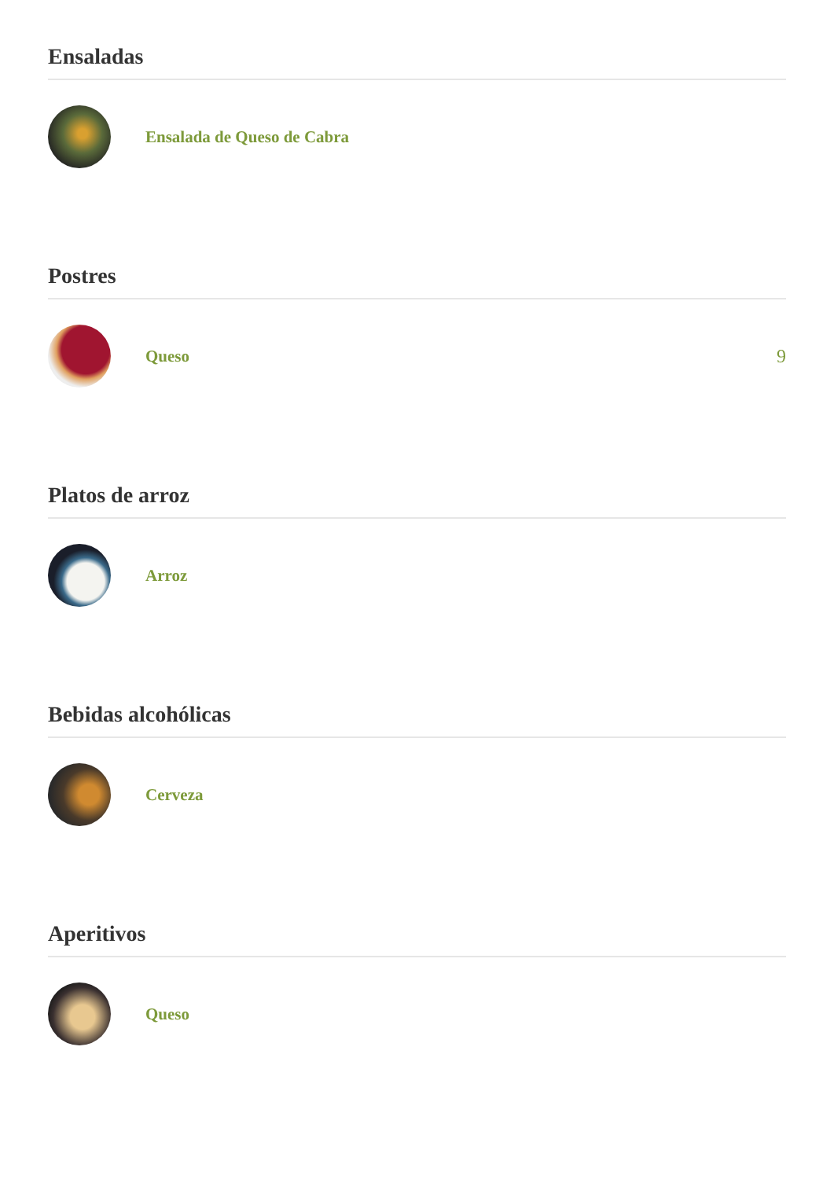Ensaladas
Ensalada de Queso de Cabra
Postres
Queso 9
Platos de arroz
Arroz
Bebidas alcohólicas
Cerveza
Aperitivos
Queso